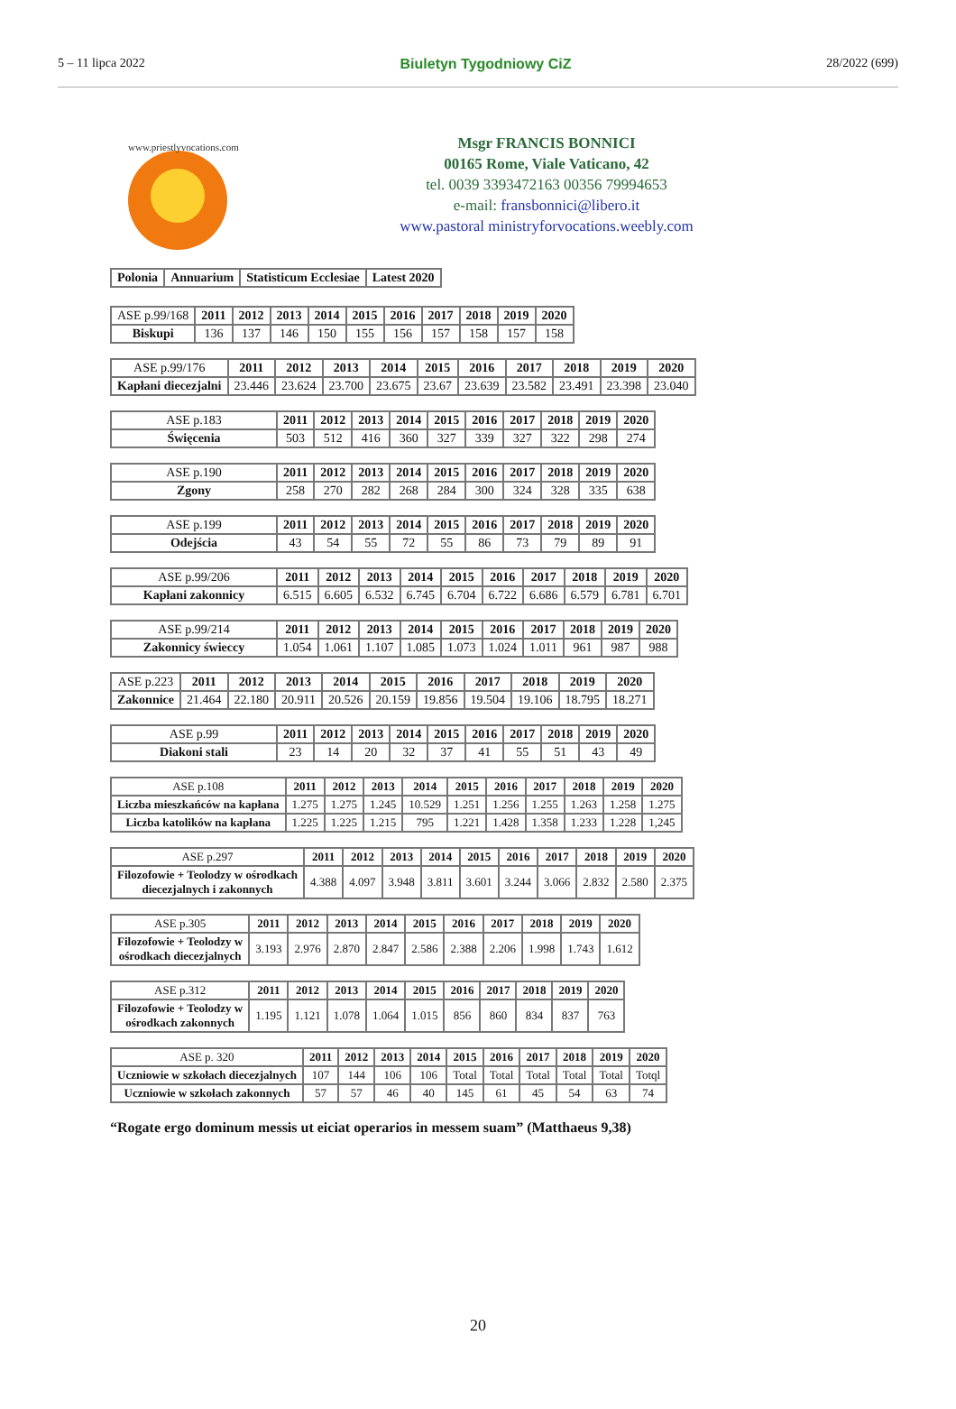5 – 11 lipca 2022 Biuletyn Tygodniowy CiZ 28/2022 (699)
www.priestlyvocations.com
Msgr FRANCIS BONNICI
00165 Rome, Viale Vaticano, 42
tel. 0039 3393472163 00356 79994653
e-mail: fransbonnici@libero.it
www.pastoral ministryforvocations.weebly.com
| Polonia | Annuarium | Statisticum Ecclesiae | Latest 2020 |
| --- | --- | --- | --- |
| ASE p.99/168 | 2011 | 2012 | 2013 | 2014 | 2015 | 2016 | 2017 | 2018 | 2019 | 2020 |
| Biskupi | 136 | 137 | 146 | 150 | 155 | 156 | 157 | 158 | 157 | 158 |
| ASE p.99/176 | 2011 | 2012 | 2013 | 2014 | 2015 | 2016 | 2017 | 2018 | 2019 | 2020 |
| Kapłani diecezjalni | 23.446 | 23.624 | 23.700 | 23.675 | 23.67 | 23.639 | 23.582 | 23.491 | 23.398 | 23.040 |
| ASE p.183 | 2011 | 2012 | 2013 | 2014 | 2015 | 2016 | 2017 | 2018 | 2019 | 2020 |
| Święcenia | 503 | 512 | 416 | 360 | 327 | 339 | 327 | 322 | 298 | 274 |
| ASE p.190 | 2011 | 2012 | 2013 | 2014 | 2015 | 2016 | 2017 | 2018 | 2019 | 2020 |
| Zgony | 258 | 270 | 282 | 268 | 284 | 300 | 324 | 328 | 335 | 638 |
| ASE p.199 | 2011 | 2012 | 2013 | 2014 | 2015 | 2016 | 2017 | 2018 | 2019 | 2020 |
| Odejścia | 43 | 54 | 55 | 72 | 55 | 86 | 73 | 79 | 89 | 91 |
| ASE p.99/206 | 2011 | 2012 | 2013 | 2014 | 2015 | 2016 | 2017 | 2018 | 2019 | 2020 |
| Kapłani zakonnicy | 6.515 | 6.605 | 6.532 | 6.745 | 6.704 | 6.722 | 6.686 | 6.579 | 6.781 | 6.701 |
| ASE p.99/214 | 2011 | 2012 | 2013 | 2014 | 2015 | 2016 | 2017 | 2018 | 2019 | 2020 |
| Zakonnicy świeccy | 1.054 | 1.061 | 1.107 | 1.085 | 1.073 | 1.024 | 1.011 | 961 | 987 | 988 |
| ASE p.223 | 2011 | 2012 | 2013 | 2014 | 2015 | 2016 | 2017 | 2018 | 2019 | 2020 |
| Zakonnice | 21.464 | 22.180 | 20.911 | 20.526 | 20.159 | 19.856 | 19.504 | 19.106 | 18.795 | 18.271 |
| ASE p.99 | 2011 | 2012 | 2013 | 2014 | 2015 | 2016 | 2017 | 2018 | 2019 | 2020 |
| Diakoni stali | 23 | 14 | 20 | 32 | 37 | 41 | 55 | 51 | 43 | 49 |
| ASE p.108 | 2011 | 2012 | 2013 | 2014 | 2015 | 2016 | 2017 | 2018 | 2019 | 2020 |
| Liczba mieszkańców na kapłana | 1.275 | 1.275 | 1.245 | 10.529 | 1.251 | 1.256 | 1.255 | 1.263 | 1.258 | 1.275 |
| Liczba katolików na kapłana | 1.225 | 1.225 | 1.215 | 795 | 1.221 | 1.428 | 1.358 | 1.233 | 1.228 | 1,245 |
| ASE p.297 | 2011 | 2012 | 2013 | 2014 | 2015 | 2016 | 2017 | 2018 | 2019 | 2020 |
| Filozofowie + Teolodzy w ośrodkach diecezjalnych i zakonnych | 4.388 | 4.097 | 3.948 | 3.811 | 3.601 | 3.244 | 3.066 | 2.832 | 2.580 | 2.375 |
| ASE p.305 | 2011 | 2012 | 2013 | 2014 | 2015 | 2016 | 2017 | 2018 | 2019 | 2020 |
| Filozofowie + Teolodzy w ośrodkach diecezjalnych | 3.193 | 2.976 | 2.870 | 2.847 | 2.586 | 2.388 | 2.206 | 1.998 | 1.743 | 1.612 |
| ASE p.312 | 2011 | 2012 | 2013 | 2014 | 2015 | 2016 | 2017 | 2018 | 2019 | 2020 |
| Filozofowie + Teolodzy w ośrodkach zakonnych | 1.195 | 1.121 | 1.078 | 1.064 | 1.015 | 856 | 860 | 834 | 837 | 763 |
| ASE p. 320 | 2011 | 2012 | 2013 | 2014 | 2015 | 2016 | 2017 | 2018 | 2019 | 2020 |
| Uczniowie w szkołach diecezjalnych | 107 | 144 | 106 | 106 | Total | Total | Total | Total | Total | Totql |
| Uczniowie w szkołach zakonnych | 57 | 57 | 46 | 40 | 145 | 61 | 45 | 54 | 63 | 74 |
“Rogate ergo dominum messis ut eiciat operarios in messem suam” (Matthaeus 9,38)
20